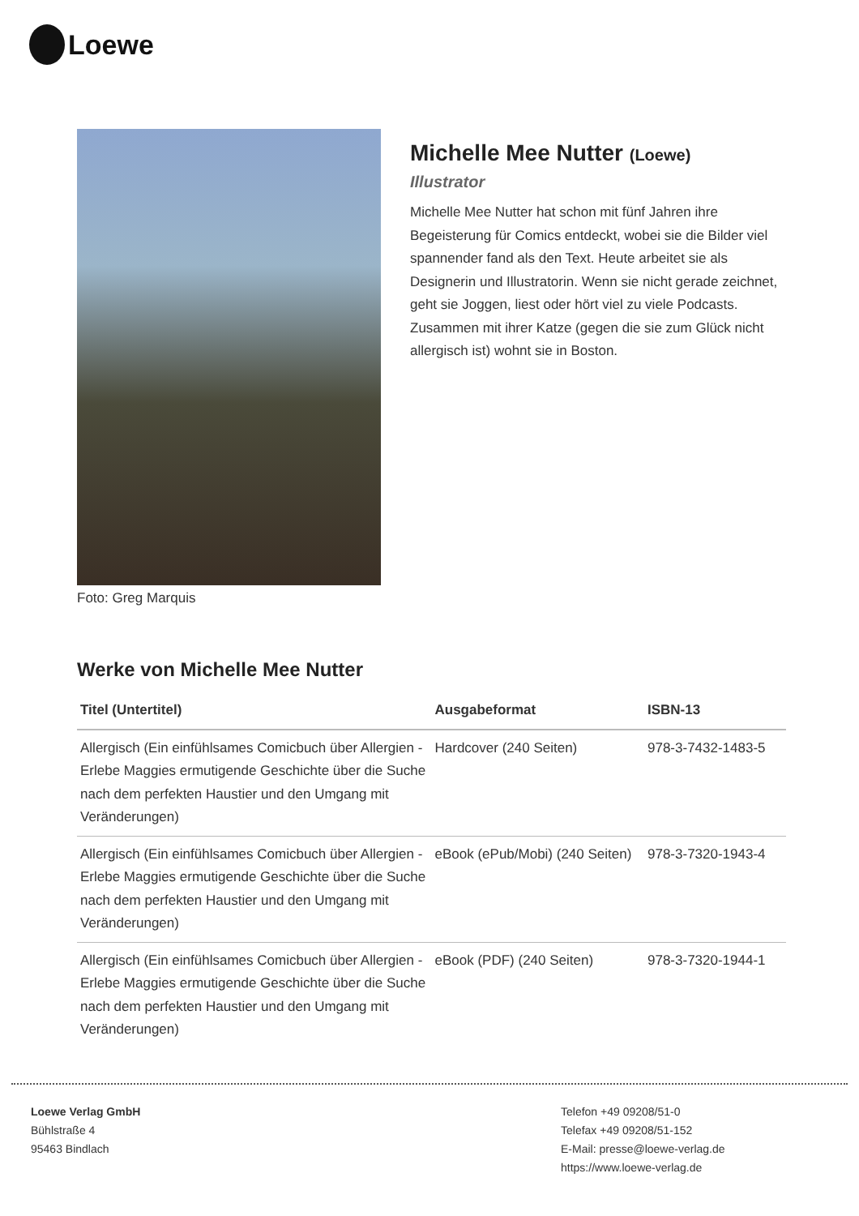Loewe
Foto: Greg Marquis
Michelle Mee Nutter (Loewe)
Illustrator
Michelle Mee Nutter hat schon mit fünf Jahren ihre Begeisterung für Comics entdeckt, wobei sie die Bilder viel spannender fand als den Text. Heute arbeitet sie als Designerin und Illustratorin. Wenn sie nicht gerade zeichnet, geht sie Joggen, liest oder hört viel zu viele Podcasts. Zusammen mit ihrer Katze (gegen die sie zum Glück nicht allergisch ist) wohnt sie in Boston.
Werke von Michelle Mee Nutter
| Titel (Untertitel) | Ausgabeformat | ISBN-13 |
| --- | --- | --- |
| Allergisch (Ein einfühlsames Comicbuch über Allergien - Erlebe Maggies ermutigende Geschichte über die Suche nach dem perfekten Haustier und den Umgang mit Veränderungen) | Hardcover (240 Seiten) | 978-3-7432-1483-5 |
| Allergisch (Ein einfühlsames Comicbuch über Allergien - Erlebe Maggies ermutigende Geschichte über die Suche nach dem perfekten Haustier und den Umgang mit Veränderungen) | eBook (ePub/Mobi) (240 Seiten) | 978-3-7320-1943-4 |
| Allergisch (Ein einfühlsames Comicbuch über Allergien - Erlebe Maggies ermutigende Geschichte über die Suche nach dem perfekten Haustier und den Umgang mit Veränderungen) | eBook (PDF) (240 Seiten) | 978-3-7320-1944-1 |
Loewe Verlag GmbH
Bühlstraße 4
95463 Bindlach
Telefon +49 09208/51-0
Telefax +49 09208/51-152
E-Mail: presse@loewe-verlag.de
https://www.loewe-verlag.de